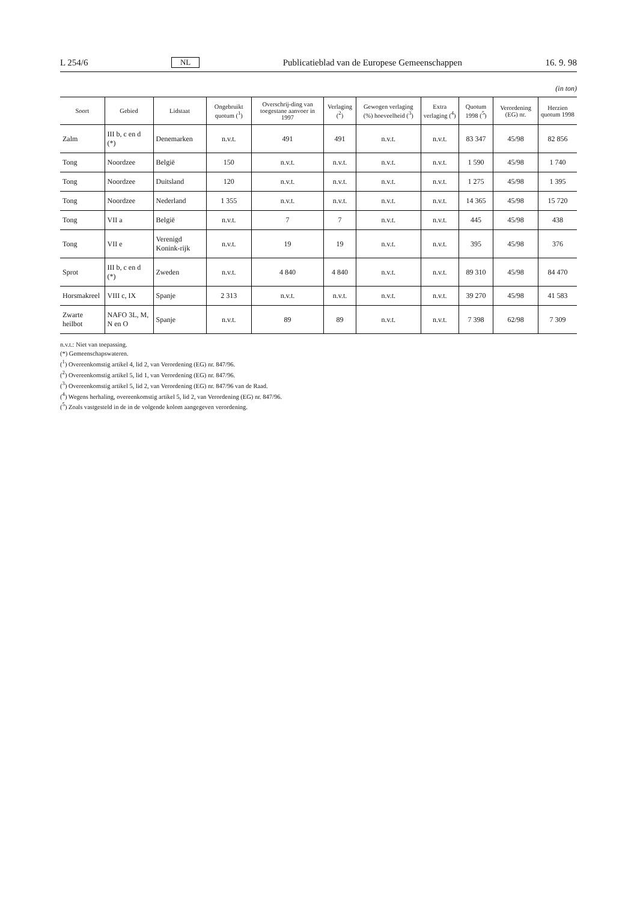L 254/6 NL Publicatieblad van de Europese Gemeenschappen 16. 9. 98
(in ton)
| Soort | Gebied | Lidstaat | Ongebruikt quotum (<sup>1</sup>) | Overschrij-ding van toegestane aanvoer in 1997 | Verlaging (<sup>2</sup>) | Gewogen verlaging (%) hoeveelheid (<sup>3</sup>) | Extra verlaging (<sup>4</sup>) | Quotum 1998 (<sup>5</sup>) | Verordening (EG) nr. | Herzien quotum 1998 |
| --- | --- | --- | --- | --- | --- | --- | --- | --- | --- | --- |
| Zalm | III b, c en d (*) | Denemarken | n.v.t. | 491 | 491 | n.v.t. | n.v.t. | 83 347 | 45/98 | 82 856 |
| Tong | Noordzee | België | 150 | n.v.t. | n.v.t. | n.v.t. | n.v.t. | 1 590 | 45/98 | 1 740 |
| Tong | Noordzee | Duitsland | 120 | n.v.t. | n.v.t. | n.v.t. | n.v.t. | 1 275 | 45/98 | 1 395 |
| Tong | Noordzee | Nederland | 1 355 | n.v.t. | n.v.t. | n.v.t. | n.v.t. | 14 365 | 45/98 | 15 720 |
| Tong | VII a | België | n.v.t. | 7 | 7 | n.v.t. | n.v.t. | 445 | 45/98 | 438 |
| Tong | VII e | Verenigd Konink-rijk | n.v.t. | 19 | 19 | n.v.t. | n.v.t. | 395 | 45/98 | 376 |
| Sprot | III b, c en d (*) | Zweden | n.v.t. | 4 840 | 4 840 | n.v.t. | n.v.t. | 89 310 | 45/98 | 84 470 |
| Horsmakreel | VIII c, IX | Spanje | 2 313 | n.v.t. | n.v.t. | n.v.t. | n.v.t. | 39 270 | 45/98 | 41 583 |
| Zwarte heilbot | NAFO 3L, M, N en O | Spanje | n.v.t. | 89 | 89 | n.v.t. | n.v.t. | 7 398 | 62/98 | 7 309 |
n.v.t.: Niet van toepassing.
(*) Gemeenschapswateren.
(<sup>1</sup>) Overeenkomstig artikel 4, lid 2, van Verordening (EG) nr. 847/96.
(<sup>2</sup>) Overeenkomstig artikel 5, lid 1, van Verordening (EG) nr. 847/96.
(<sup>3</sup>) Overeenkomstig artikel 5, lid 2, van Verordening (EG) nr. 847/96 van de Raad.
(<sup>4</sup>) Wegens herhaling, overeenkomstig artikel 5, lid 2, van Verordening (EG) nr. 847/96.
(<sup>5</sup>) Zoals vastgesteld in de in de volgende kolom aangegeven verordening.